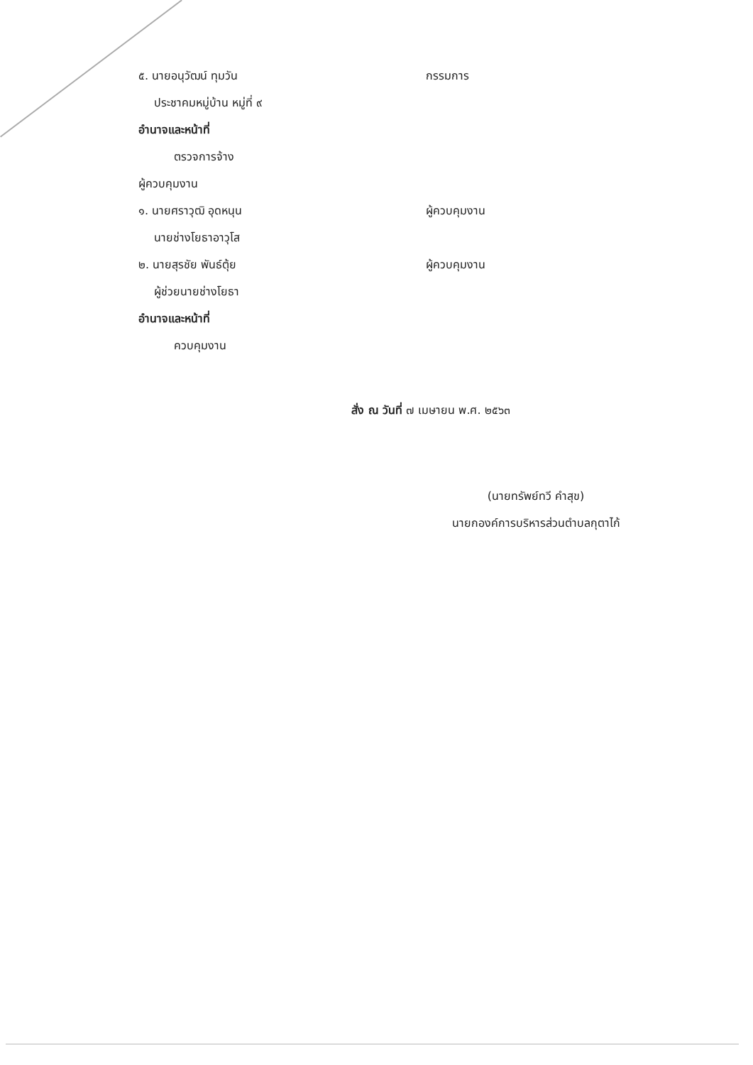๕. นายอนุวัฒน์ ทุมวัน กรรมการ
ประชาคมหมู่บ้าน หมู่ที่ ๙
อำนาจและหน้าที่
ตรวจการจ้าง
ผู้ควบคุมงาน
๑. นายศราวุฒิ อุดหนุน ผู้ควบคุมงาน
นายช่างโยธาอาวุโส
๒. นายสุรชัย พันธ์ตุ้ย ผู้ควบคุมงาน
ผู้ช่วยนายช่างโยธา
อำนาจและหน้าที่
ควบคุมงาน
สั่ง ณ วันที่ ๗ เมษายน พ.ศ. ๒๕๖๓
(นายทรัพย์ทวี คำสุข)
นายกองค์การบริหารส่วนตำบลกุตาไก้